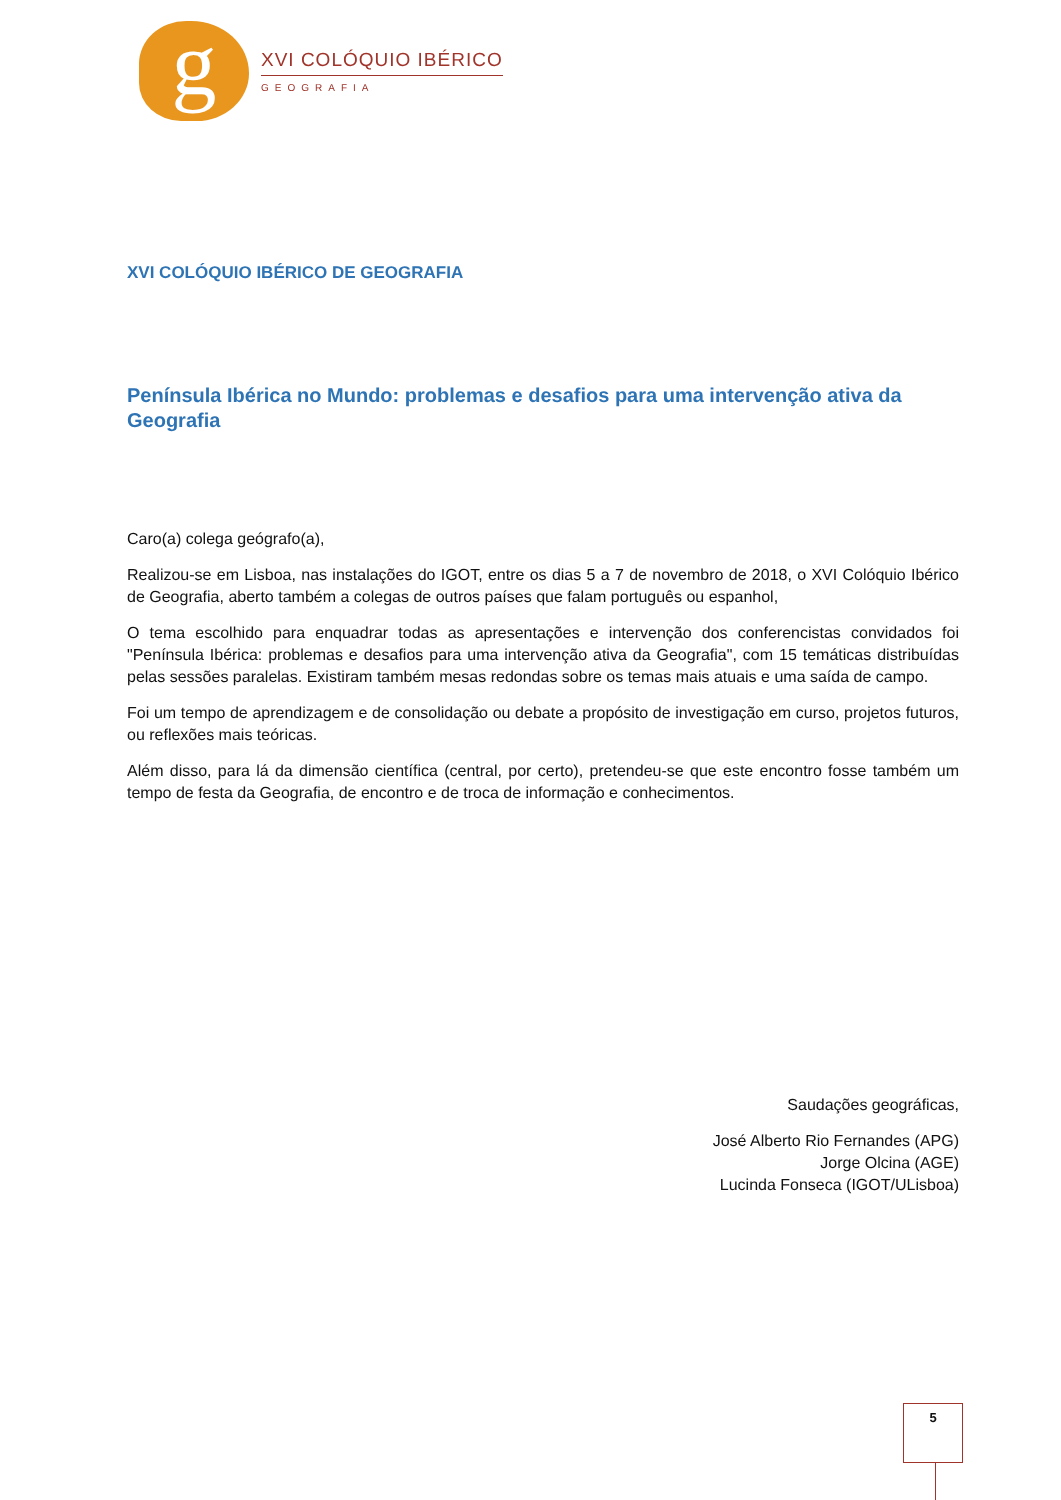g
XVI COLÓQUIO IBÉRICO
GEOGRAFIA
XVI COLÓQUIO IBÉRICO DE GEOGRAFIA
Península Ibérica no Mundo: problemas e desafios para uma intervenção ativa da Geografia
Caro(a) colega geógrafo(a),
Realizou-se em Lisboa, nas instalações do IGOT, entre os dias 5 a 7 de novembro de 2018, o XVI Colóquio Ibérico de Geografia, aberto também a colegas de outros países que falam português ou espanhol,
O tema escolhido para enquadrar todas as apresentações e intervenção dos conferencistas convidados foi "Península Ibérica: problemas e desafios para uma intervenção ativa da Geografia", com 15 temáticas distribuídas pelas sessões paralelas. Existiram também mesas redondas sobre os temas mais atuais e uma saída de campo.
Foi um tempo de aprendizagem e de consolidação ou debate a propósito de investigação em curso, projetos futuros, ou reflexões mais teóricas.
Além disso, para lá da dimensão científica (central, por certo), pretendeu-se que este encontro fosse também um tempo de festa da Geografia, de encontro e de troca de informação e conhecimentos.
Saudações geográficas,
José Alberto Rio Fernandes (APG)
Jorge Olcina (AGE)
Lucinda Fonseca (IGOT/ULisboa)
5